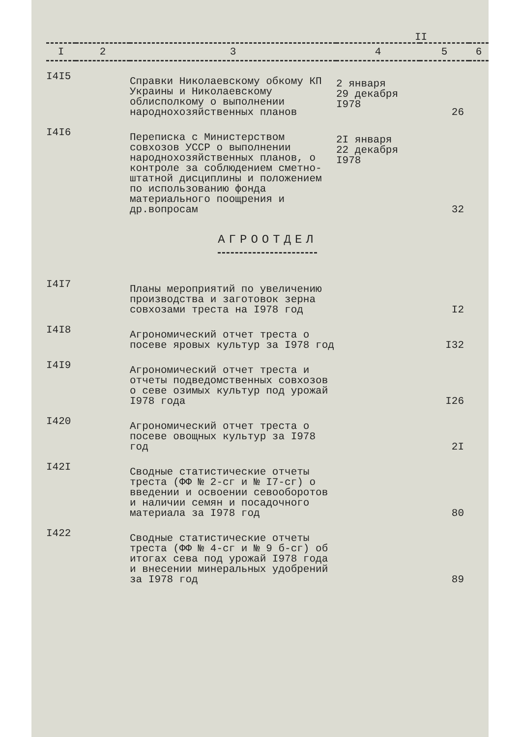II
| I | 2 | 3 | 4 | 5 | 6 |
| --- | --- | --- | --- | --- | --- |
| I4I5 | | Справки Николаевскому обкому КП Украины и Николаевскому облисполкому о выполнении народнохозяйственных планов | 2 января 29 декабря I978 | 26 | |
| I4I6 | | Переписка с Министерством совхозов УССР о выполнении народнохозяйственных планов, о контроле за соблюдением сметно-штатной дисциплины и положением по использованию фонда материального поощрения и др.вопросам | 2I января 22 декабря I978 | 32 | |
| АГРООТДЕЛ | | | | | |
| I4I7 | | Планы мероприятий по увеличению производства и заготовок зерна совхозами треста на I978 год | | I2 | |
| I4I8 | | Агрономический отчет треста о посеве яровых культур за I978 год | | I32 | |
| I4I9 | | Агрономический отчет треста и отчеты подведомственных совхозов о севе озимых культур под урожай I978 года | | I26 | |
| I420 | | Агрономический отчет треста о посеве овощных культур за I978 год | | 2I | |
| I42I | | Сводные статистические отчеты треста (ФФ № 2-сг и № I7-сг) о введении и освоении севооборотов и наличии семян и посадочного материала за I978 год | | 80 | |
| I422 | | Сводные статистические отчеты треста (ФФ № 4-сг и № 9 б-сг) об итогах сева под урожай I978 года и внесении минеральных удобрений за I978 год | | 89 | |